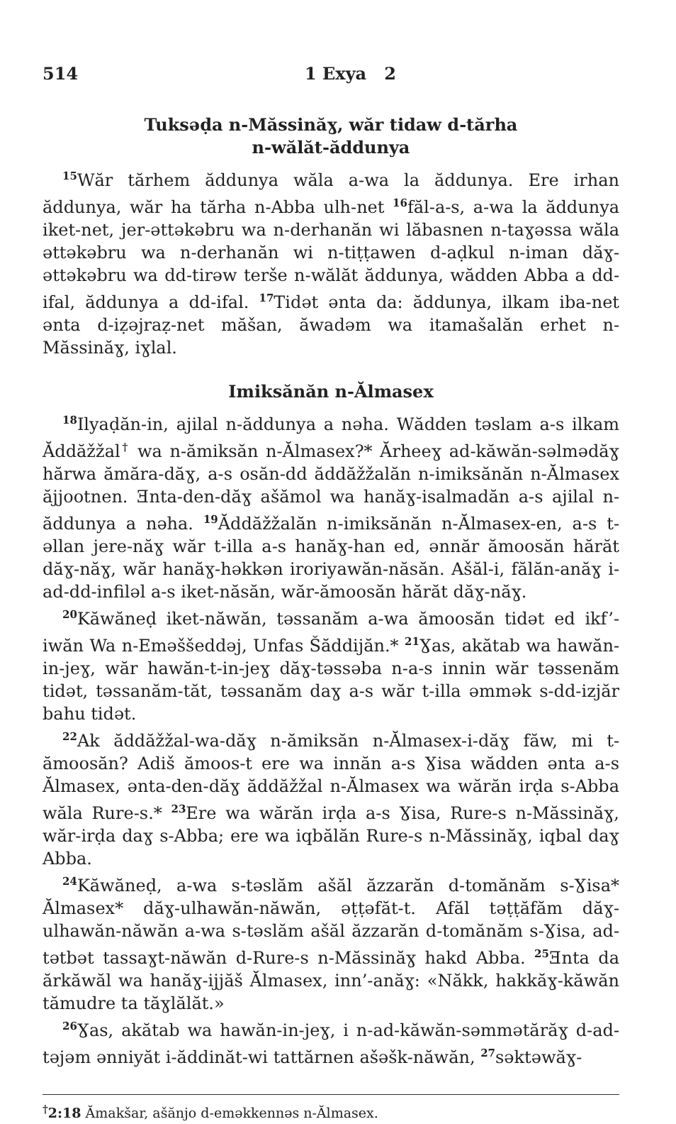514 1 Exya 2
Tuksəḍa n-Măssinăɣ, wăr tidaw d-tărha
n-wălăt-ăddunya
<sup>15</sup> Wăr tărhem ăddunya wăla a-wa la ăddunya. Ere irhan ăddunya, wăr ha tărha n-Abba ulh-net <sup>16</sup>făl-a-s, a-wa la ăddunya iket-net, jer-əttəkəbru wa n-derhanăn wi lăbasnen n-taɣəssa wăla əttəkəbru wa n-derhanăn wi n-tiṭṭawen d-aḍkul n-iman dăɣ-əttəkəbru wa dd-tirəw terše n-wălăt ăddunya, wădden Abba a dd-ifal, ăddunya a dd-ifal. <sup>17</sup>Tidət ənta da: ăddunya, ilkam iba-net ənta d-iẓəjraẓ-net măšan, ăwadəm wa itamašalăn erhet n-Măssinăɣ, iɣlal.
Imiksănăn n-Ălmasex
<sup>18</sup> Ilyaḍăn-in, ajilal n-ăddunya a nəha. Wădden təslam a-s ilkam Ăddăžžal<sup>†</sup> wa n-ămiksăn n-Ălmasex?* Ărheeɣ ad-kăwăn-səlmədăɣ hărwa ămăra-dăɣ, a-s osăn-dd ăddăžžalăn n-imiksănăn n-Ălmasex ăjjootnen. Ǝnta-den-dăɣ ašămol wa hanăɣ-isalmadăn a-s ajilal n-ăddunya a nəha. <sup>19</sup>Ăddăžžalăn n-imiksănăn n-Ălmasex-en, a-s t-əllan jere-năɣ wăr t-illa a-s hanăɣ-han ed, ənnăr ămoosăn hărăt dăɣ-năɣ, wăr hanăɣ-həkkən iroriyawăn-năsăn. Ašăl-i, fălăn-anăɣ i-ad-dd-infiləl a-s iket-năsăn, wăr-ămoosăn hărăt dăɣ-năɣ.
<sup>20</sup>Kăwăneḍ iket-năwăn, təssanăm a-wa ămoosăn tidət ed ikf’-iwăn Wa n-Eməššeddəj, Unfas Šăddijăn.* <sup>21</sup>Ɣas, akătab wa hawăn-in-jeɣ, wăr hawăn-t-in-jeɣ dăɣ-təssəba n-a-s innin wăr təssenăm tidət, təssanăm-tăt, təssanăm daɣ a-s wăr t-illa əmmək s-dd-izjăr bahu tidət.
<sup>22</sup> Ak ăddăžžal-wa-dăɣ n-ămiksăn n-Ălmasex-i-dăɣ făw, mi t-ămoosăn? Adiš ămoos-t ere wa innăn a-s Ɣisa wădden ənta a-s Ălmasex, ənta-den-dăɣ ăddăžžal n-Ălmasex wa wărăn irḍa s-Abba wăla Rure-s.* <sup>23</sup>Ere wa wărăn irḍa a-s Ɣisa, Rure-s n-Măssinăɣ, wăr-irḍa daɣ s-Abba; ere wa iqbălăn Rure-s n-Măssinăɣ, iqbal daɣ Abba.
<sup>24</sup>Kăwăneḍ, a-wa s-təslăm ašăl ăzzarăn d-tomănăm s-Ɣisa* Ălmasex* dăɣ-ulhawăn-năwăn, əṭṭəfăt-t. Afăl təṭṭăfăm dăɣ-ulhawăn-năwăn a-wa s-təslăm ašăl ăzzarăn d-tomănăm s-Ɣisa, ad-tətbət tassaɣt-năwăn d-Rure-s n-Măssinăɣ hakd Abba. <sup>25</sup>Ǝnta da ărkăwăl wa hanăɣ-ijjăš Ălmasex, inn’-anăɣ: «Năkk, hakkăɣ-kăwăn tămudre ta tăɣlălăt.»
<sup>26</sup> Ɣas, akătab wa hawăn-in-jeɣ, i n-ad-kăwăn-səmmətărăɣ d-ad-təjəm ənniyăt i-ăddinăt-wi tattărnen ašəšk-năwăn, <sup>27</sup>səktəwăɣ-
<sup>†</sup> 2:18 Ămakšar, ašănjo d-eməkkennəs n-Ălmasex.